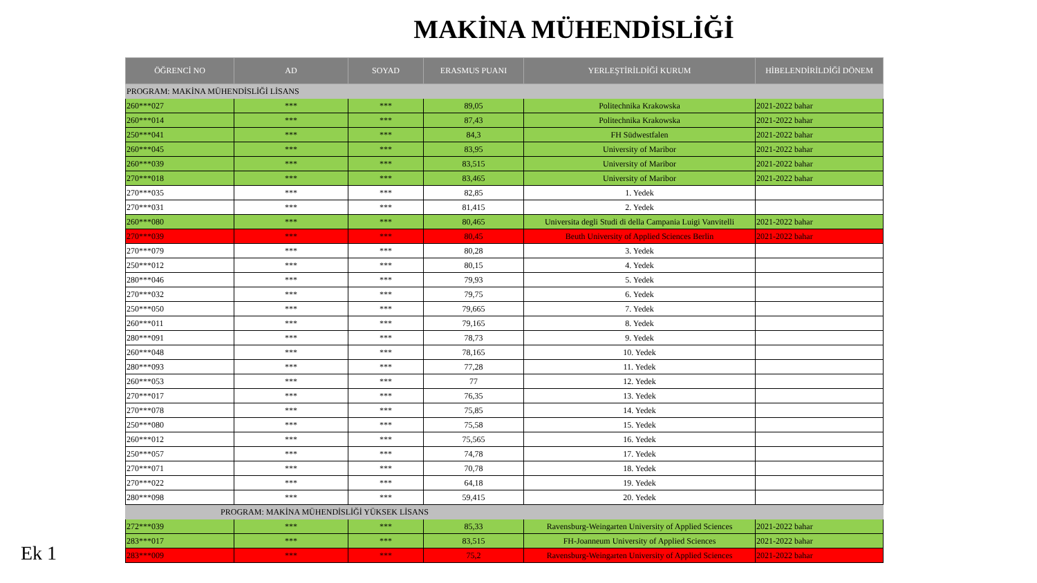MAKİNA MÜHENDİSLİĞİ
| ÖĞRENCİ NO | AD | SOYAD | ERASMUS PUANI | YERLEŞTİRİLDİĞİ KURUM | HİBELENDİRİLDİĞİ DÖNEM |
| --- | --- | --- | --- | --- | --- |
| PROGRAM: MAKİNA MÜHENDİSLİĞİ LİSANS | | | | | |
| 260***027 | *** | *** | 89,05 | Politechnika Krakowska | 2021-2022 bahar |
| 260***014 | *** | *** | 87,43 | Politechnika Krakowska | 2021-2022 bahar |
| 250***041 | *** | *** | 84,3 | FH Südwestfalen | 2021-2022 bahar |
| 260***045 | *** | *** | 83,95 | University of Maribor | 2021-2022 bahar |
| 260***039 | *** | *** | 83,515 | University of Maribor | 2021-2022 bahar |
| 270***018 | *** | *** | 83,465 | University of Maribor | 2021-2022 bahar |
| 270***035 | *** | *** | 82,85 | 1. Yedek | |
| 270***031 | *** | *** | 81,415 | 2. Yedek | |
| 260***080 | *** | *** | 80,465 | Universita degli Studi di della Campania Luigi Vanvitelli | 2021-2022 bahar |
| 270***039 | *** | *** | 80,45 | Beuth University of Applied Sciences Berlin | 2021-2022 bahar |
| 270***079 | *** | *** | 80,28 | 3. Yedek | |
| 250***012 | *** | *** | 80,15 | 4. Yedek | |
| 280***046 | *** | *** | 79,93 | 5. Yedek | |
| 270***032 | *** | *** | 79,75 | 6. Yedek | |
| 250***050 | *** | *** | 79,665 | 7. Yedek | |
| 260***011 | *** | *** | 79,165 | 8. Yedek | |
| 280***091 | *** | *** | 78,73 | 9. Yedek | |
| 260***048 | *** | *** | 78,165 | 10. Yedek | |
| 280***093 | *** | *** | 77,28 | 11. Yedek | |
| 260***053 | *** | *** | 77 | 12. Yedek | |
| 270***017 | *** | *** | 76,35 | 13. Yedek | |
| 270***078 | *** | *** | 75,85 | 14. Yedek | |
| 250***080 | *** | *** | 75,58 | 15. Yedek | |
| 260***012 | *** | *** | 75,565 | 16. Yedek | |
| 250***057 | *** | *** | 74,78 | 17. Yedek | |
| 270***071 | *** | *** | 70,78 | 18. Yedek | |
| 270***022 | *** | *** | 64,18 | 19. Yedek | |
| 280***098 | *** | *** | 59,415 | 20. Yedek | |
| PROGRAM: MAKİNA MÜHENDİSLİĞİ YÜKSEK LİSANS | | | | | |
| 272***039 | *** | *** | 85,33 | Ravensburg-Weingarten University of Applied Sciences | 2021-2022 bahar |
| 283***017 | *** | *** | 83,515 | FH-Joanneum University of Applied Sciences | 2021-2022 bahar |
| 283***009 | *** | *** | 75,2 | Ravensburg-Weingarten University of Applied Sciences | 2021-2022 bahar |
Ek 1